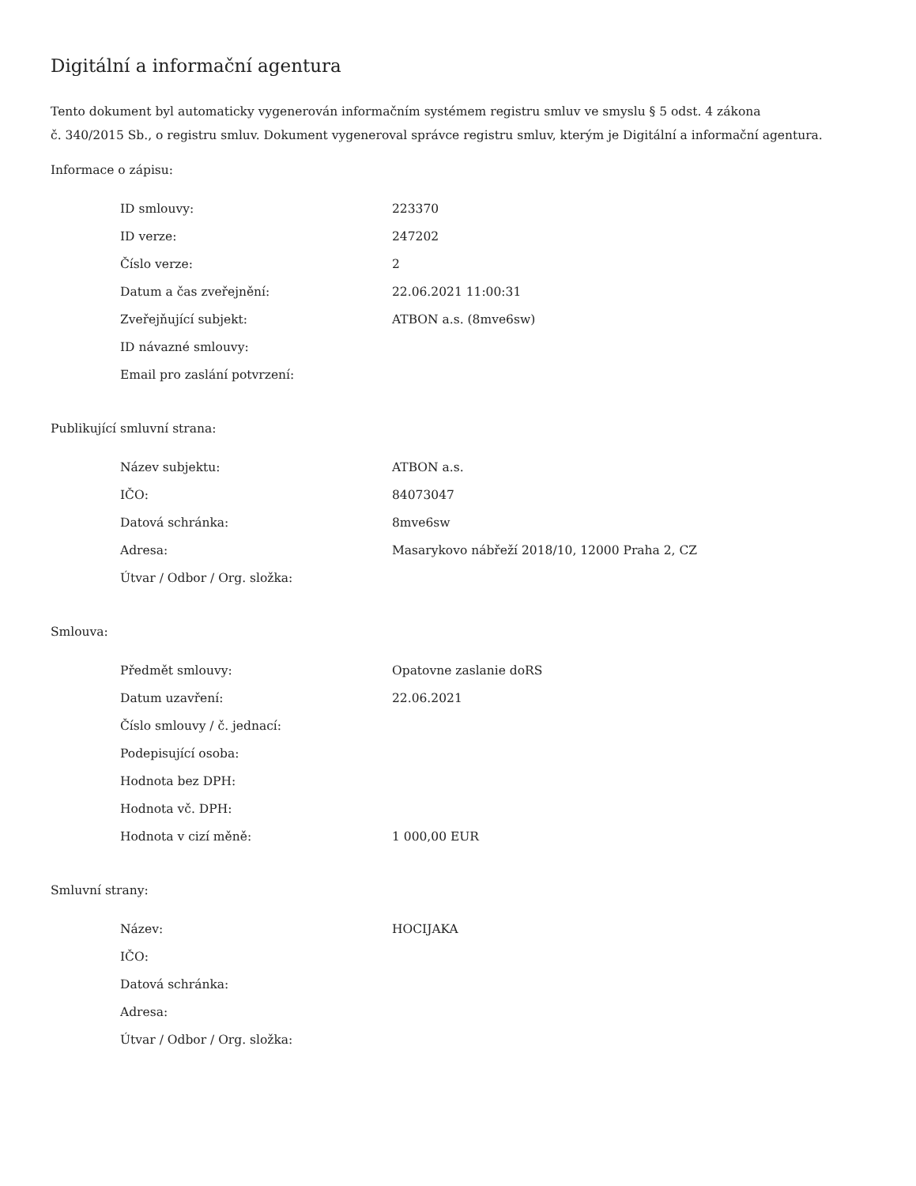Digitální a informační agentura
Tento dokument byl automaticky vygenerován informačním systémem registru smluv ve smyslu § 5 odst. 4 zákona
č. 340/2015 Sb., o registru smluv. Dokument vygeneroval správce registru smluv, kterým je Digitální a informační agentura.
Informace o zápisu:
| ID smlouvy: | 223370 |
| ID verze: | 247202 |
| Číslo verze: | 2 |
| Datum a čas zveřejnění: | 22.06.2021 11:00:31 |
| Zveřejňující subjekt: | ATBON a.s. (8mve6sw) |
| ID návazné smlouvy: | |
| Email pro zaslání potvrzení: | |
Publikující smluvní strana:
| Název subjektu: | ATBON a.s. |
| IČO: | 84073047 |
| Datová schránka: | 8mve6sw |
| Adresa: | Masarykovo nábřeží 2018/10, 12000 Praha 2, CZ |
| Útvar / Odbor / Org. složka: | |
Smlouva:
| Předmět smlouvy: | Opatovne zaslanie doRS |
| Datum uzavření: | 22.06.2021 |
| Číslo smlouvy / č. jednací: | |
| Podepisující osoba: | |
| Hodnota bez DPH: | |
| Hodnota vč. DPH: | |
| Hodnota v cizí měně: | 1 000,00 EUR |
Smluvní strany:
| Název: | HOCIJAKA |
| IČO: | |
| Datová schránka: | |
| Adresa: | |
| Útvar / Odbor / Org. složka: | |